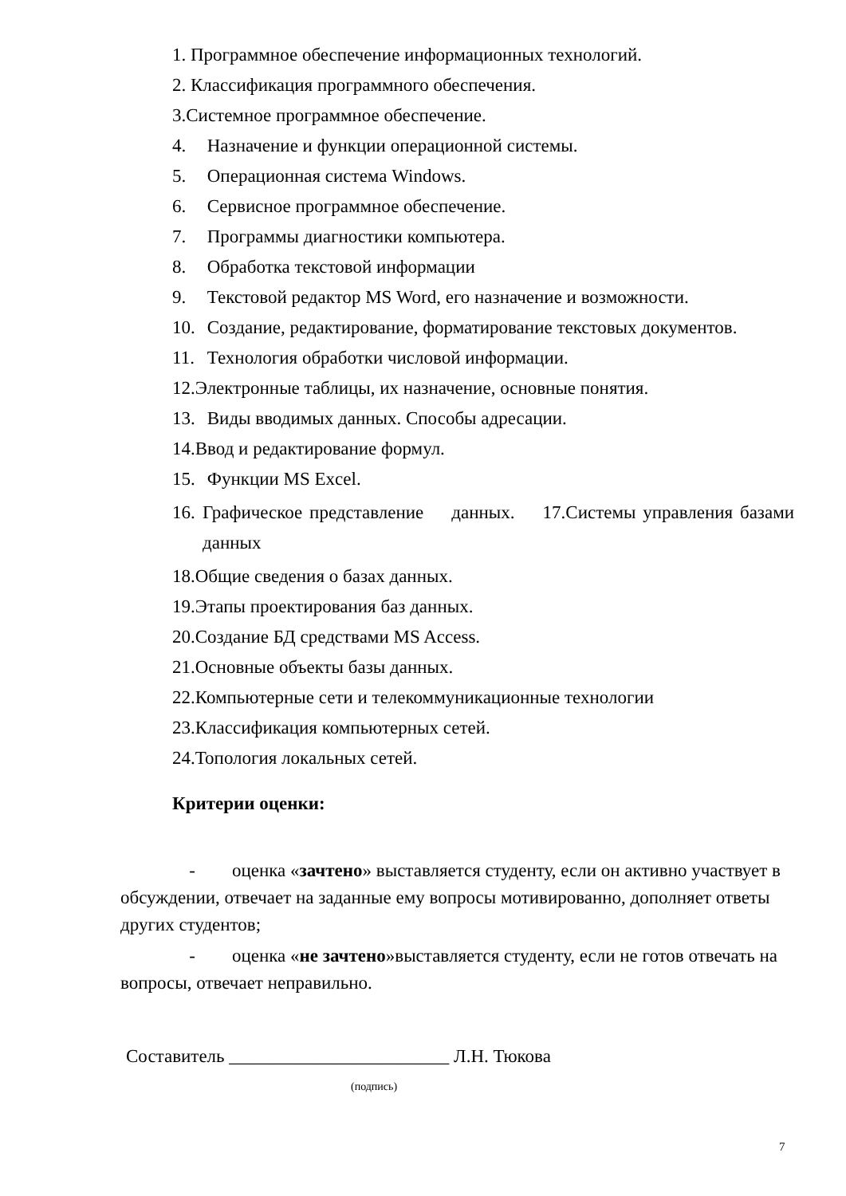1. Программное обеспечение информационных технологий.
2. Классификация программного обеспечения.
3.Системное программное обеспечение.
4. Назначение и функции операционной системы.
5. Операционная система Windows.
6. Сервисное программное обеспечение.
7. Программы диагностики компьютера.
8. Обработка текстовой информации
9. Текстовой редактор MS Word, его назначение и возможности.
10. Создание, редактирование, форматирование текстовых документов.
11. Технология обработки числовой информации.
12.Электронные таблицы, их назначение, основные понятия.
13. Виды вводимых данных. Способы адресации.
14.Ввод и редактирование формул.
15. Функции MS Excel.
16. Графическое представление данных. 17.Системы управления базами данных
18.Общие сведения о базах данных.
19.Этапы проектирования баз данных.
20.Создание БД средствами MS Access.
21.Основные объекты базы данных.
22.Компьютерные сети и телекоммуникационные технологии
23.Классификация компьютерных сетей.
24.Топология локальных сетей.
Критерии оценки:
- оценка «зачтено» выставляется студенту, если он активно участвует в обсуждении, отвечает на заданные ему вопросы мотивированно, дополняет ответы других студентов;
- оценка «не зачтено»выставляется студенту, если не готов отвечать на вопросы, отвечает неправильно.
Составитель ________________________ Л.Н. Тюкова
(подпись)
7